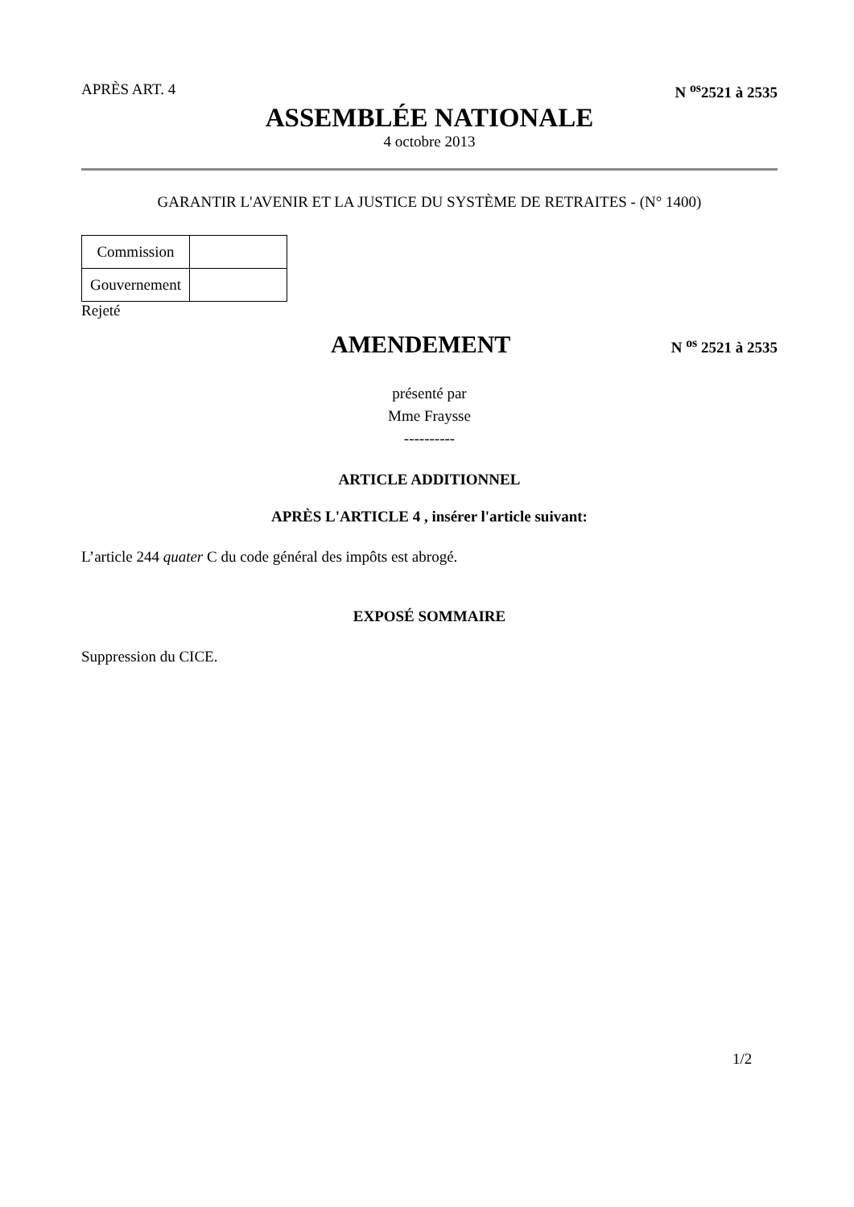APRÈS ART. 4 N <sup>os</sup>2521 à 2535
ASSEMBLÉE NATIONALE
4 octobre 2013
GARANTIR L'AVENIR ET LA JUSTICE DU SYSTÈME DE RETRAITES - (N° 1400)
| Commission | |
| Gouvernement | |
Rejeté
AMENDEMENT N <sup>os</sup> 2521 à 2535
présenté par
Mme Fraysse
----------
ARTICLE ADDITIONNEL
APRÈS L'ARTICLE 4 , insérer l'article suivant:
L’article 244 quater C du code général des impôts est abrogé.
EXPOSÉ SOMMAIRE
Suppression du CICE.
1/2